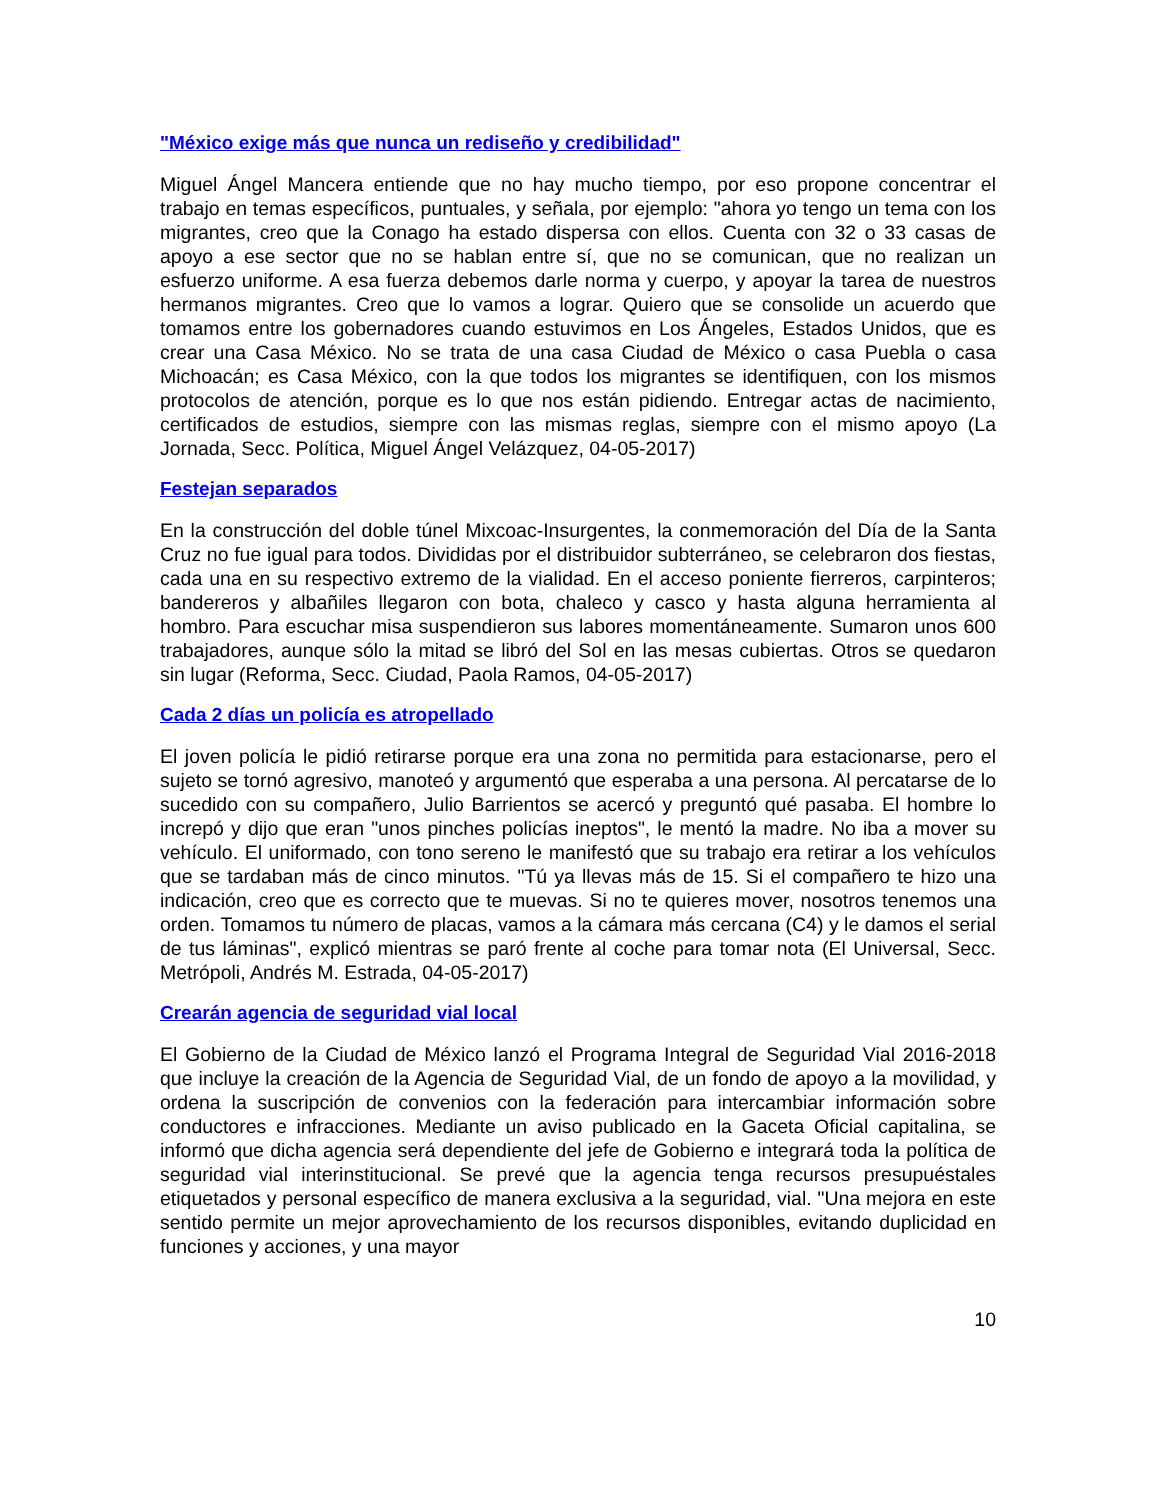"México exige más que nunca un rediseño y credibilidad"
Miguel Ángel Mancera entiende que no hay mucho tiempo, por eso propone concentrar el trabajo en temas específicos, puntuales, y señala, por ejemplo: "ahora yo tengo un tema con los migrantes, creo que la Conago ha estado dispersa con ellos. Cuenta con 32 o 33 casas de apoyo a ese sector que no se hablan entre sí, que no se comunican, que no realizan un esfuerzo uniforme. A esa fuerza debemos darle norma y cuerpo, y apoyar la tarea de nuestros hermanos migrantes. Creo que lo vamos a lograr. Quiero que se consolide un acuerdo que tomamos entre los gobernadores cuando estuvimos en Los Ángeles, Estados Unidos, que es crear una Casa México. No se trata de una casa Ciudad de México o casa Puebla o casa Michoacán; es Casa México, con la que todos los migrantes se identifiquen, con los mismos protocolos de atención, porque es lo que nos están pidiendo. Entregar actas de nacimiento, certificados de estudios, siempre con las mismas reglas, siempre con el mismo apoyo (La Jornada, Secc. Política, Miguel Ángel Velázquez, 04-05-2017)
Festejan separados
En la construcción del doble túnel Mixcoac-Insurgentes, la conmemoración del Día de la Santa Cruz no fue igual para todos. Divididas por el distribuidor subterráneo, se celebraron dos fiestas, cada una en su respectivo extremo de la vialidad. En el acceso poniente fierreros, carpinteros; bandereros y albañiles llegaron con bota, chaleco y casco y hasta alguna herramienta al hombro. Para escuchar misa suspendieron sus labores momentáneamente. Sumaron unos 600 trabajadores, aunque sólo la mitad se libró del Sol en las mesas cubiertas. Otros se quedaron sin lugar (Reforma, Secc. Ciudad, Paola Ramos, 04-05-2017)
Cada 2 días un policía es atropellado
El joven policía le pidió retirarse porque era una zona no permitida para estacionarse, pero el sujeto se tornó agresivo, manoteó y argumentó que esperaba a una persona. Al percatarse de lo sucedido con su compañero, Julio Barrientos se acercó y preguntó qué pasaba. El hombre lo increpó y dijo que eran "unos pinches policías ineptos", le mentó la madre. No iba a mover su vehículo. El uniformado, con tono sereno le manifestó que su trabajo era retirar a los vehículos que se tardaban más de cinco minutos. "Tú ya llevas más de 15. Si el compañero te hizo una indicación, creo que es correcto que te muevas. Si no te quieres mover, nosotros tenemos una orden. Tomamos tu número de placas, vamos a la cámara más cercana (C4) y le damos el serial de tus láminas", explicó mientras se paró frente al coche para tomar nota (El Universal, Secc. Metrópoli, Andrés M. Estrada, 04-05-2017)
Crearán agencia de seguridad vial local
El Gobierno de la Ciudad de México lanzó el Programa Integral de Seguridad Vial 2016-2018 que incluye la creación de la Agencia de Seguridad Vial, de un fondo de apoyo a la movilidad, y ordena la suscripción de convenios con la federación para intercambiar información sobre conductores e infracciones. Mediante un aviso publicado en la Gaceta Oficial capitalina, se informó que dicha agencia será dependiente del jefe de Gobierno e integrará toda la política de seguridad vial interinstitucional. Se prevé que la agencia tenga recursos presupuéstales etiquetados y personal específico de manera exclusiva a la seguridad, vial. "Una mejora en este sentido permite un mejor aprovechamiento de los recursos disponibles, evitando duplicidad en funciones y acciones, y una mayor
10